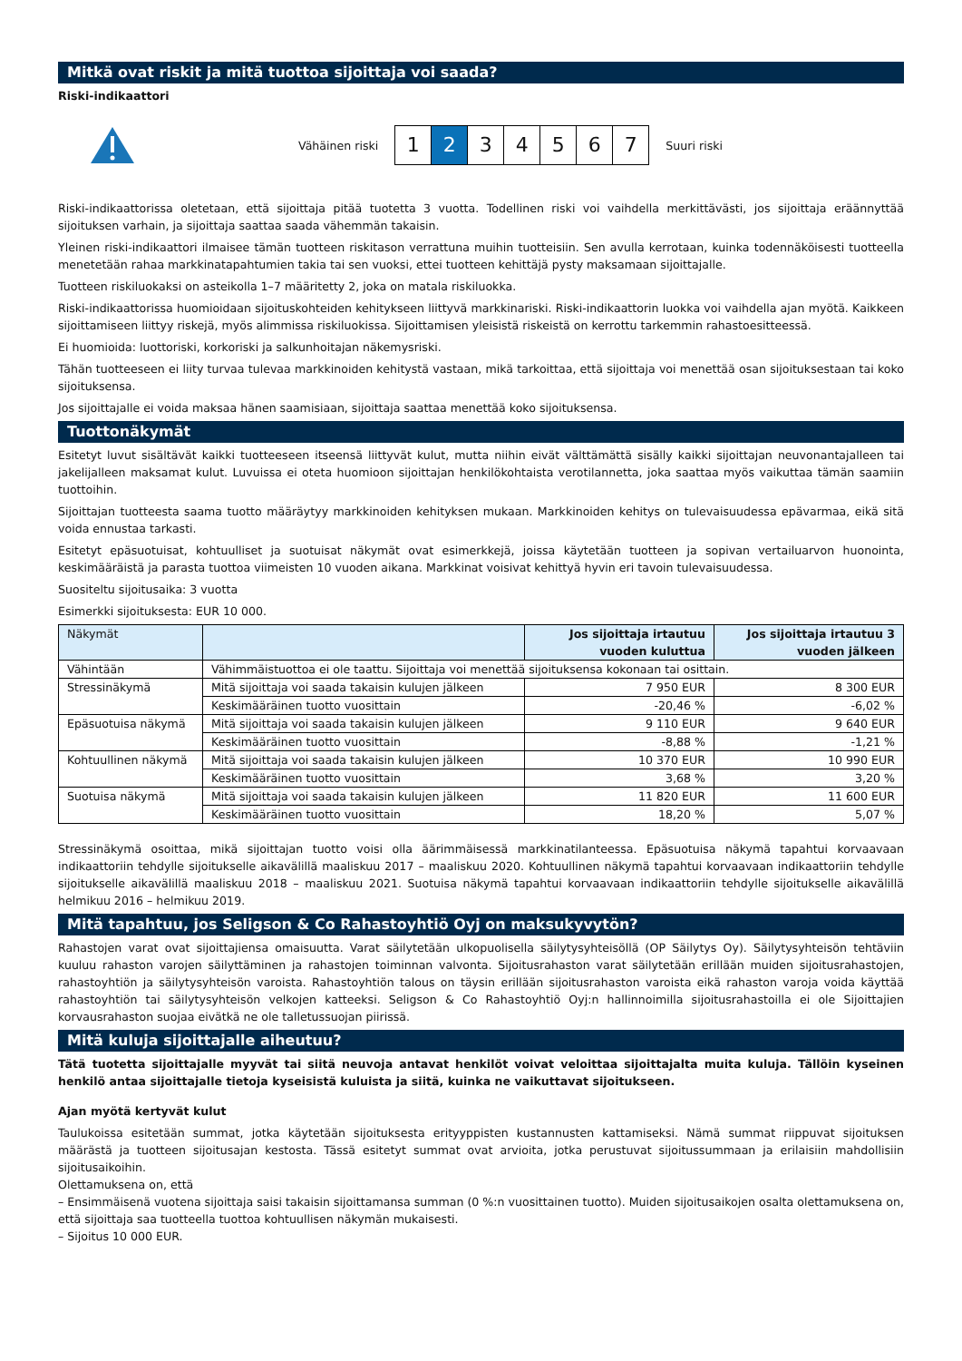Mitkä ovat riskit ja mitä tuottoa sijoittaja voi saada?
Riski-indikaattori
Vähäinen riski
1 2 3 4 5 6 7
Suuri riski
Riski-indikaattorissa oletetaan, että sijoittaja pitää tuotetta 3 vuotta. Todellinen riski voi vaihdella merkittävästi, jos sijoittaja eräännyttää sijoituksen varhain, ja sijoittaja saattaa saada vähemmän takaisin.
Yleinen riski-indikaattori ilmaisee tämän tuotteen riskitason verrattuna muihin tuotteisiin. Sen avulla kerrotaan, kuinka todennäköisesti tuotteella menetetään rahaa markkinatapahtumien takia tai sen vuoksi, ettei tuotteen kehittäjä pysty maksamaan sijoittajalle.
Tuotteen riskiluokaksi on asteikolla 1–7 määritetty 2, joka on matala riskiluokka.
Riski-indikaattorissa huomioidaan sijoituskohteiden kehitykseen liittyvä markkinariski. Riski-indikaattorin luokka voi vaihdella ajan myötä. Kaikkeen sijoittamiseen liittyy riskejä, myös alimmissa riskiluokissa. Sijoittamisen yleisistä riskeistä on kerrottu tarkemmin rahastoesitteessä.
Ei huomioida: luottoriski, korkoriski ja salkunhoitajan näkemysriski.
Tähän tuotteeseen ei liity turvaa tulevaa markkinoiden kehitystä vastaan, mikä tarkoittaa, että sijoittaja voi menettää osan sijoituksestaan tai koko sijoituksensa.
Jos sijoittajalle ei voida maksaa hänen saamisiaan, sijoittaja saattaa menettää koko sijoituksensa.
Tuottonäkymät
Esitetyt luvut sisältävät kaikki tuotteeseen itseensä liittyvät kulut, mutta niihin eivät välttämättä sisälly kaikki sijoittajan neuvonantajalleen tai jakelijalleen maksamat kulut. Luvuissa ei oteta huomioon sijoittajan henkilökohtaista verotilannetta, joka saattaa myös vaikuttaa tämän saamiin tuottoihin.
Sijoittajan tuotteesta saama tuotto määräytyy markkinoiden kehityksen mukaan. Markkinoiden kehitys on tulevaisuudessa epävarmaa, eikä sitä voida ennustaa tarkasti.
Esitetyt epäsuotuisat, kohtuulliset ja suotuisat näkymät ovat esimerkkejä, joissa käytetään tuotteen ja sopivan vertailuarvon huonointa, keskimääräistä ja parasta tuottoa viimeisten 10 vuoden aikana. Markkinat voisivat kehittyä hyvin eri tavoin tulevaisuudessa.
Suositeltu sijoitusaika: 3 vuotta
Esimerkki sijoituksesta: EUR 10 000.
| Näkymät | | Jos sijoittaja irtautuu vuoden kuluttua | Jos sijoittaja irtautuu 3 vuoden jälkeen |
| --- | --- | --- | --- |
| Vähintään | Vähimmäistuottoa ei ole taattu. Sijoittaja voi menettää sijoituksensa kokonaan tai osittain. | | |
| Stressinäkymä | Mitä sijoittaja voi saada takaisin kulujen jälkeen | 7 950 EUR | 8 300 EUR |
| | Keskimääräinen tuotto vuosittain | -20,46 % | -6,02 % |
| Epäsuotuisa näkymä | Mitä sijoittaja voi saada takaisin kulujen jälkeen | 9 110 EUR | 9 640 EUR |
| | Keskimääräinen tuotto vuosittain | -8,88 % | -1,21 % |
| Kohtuullinen näkymä | Mitä sijoittaja voi saada takaisin kulujen jälkeen | 10 370 EUR | 10 990 EUR |
| | Keskimääräinen tuotto vuosittain | 3,68 % | 3,20 % |
| Suotuisa näkymä | Mitä sijoittaja voi saada takaisin kulujen jälkeen | 11 820 EUR | 11 600 EUR |
| | Keskimääräinen tuotto vuosittain | 18,20 % | 5,07 % |
Stressinäkymä osoittaa, mikä sijoittajan tuotto voisi olla äärimmäisessä markkinatilanteessa. Epäsuotuisa näkymä tapahtui korvaavaan indikaattoriin tehdylle sijoitukselle aikavälillä maaliskuu 2017 – maaliskuu 2020. Kohtuullinen näkymä tapahtui korvaavaan indikaattoriin tehdylle sijoitukselle aikavälillä maaliskuu 2018 – maaliskuu 2021. Suotuisa näkymä tapahtui korvaavaan indikaattoriin tehdylle sijoitukselle aikavälillä helmikuu 2016 – helmikuu 2019.
Mitä tapahtuu, jos Seligson & Co Rahastoyhtiö Oyj on maksukyvytön?
Rahastojen varat ovat sijoittajiensa omaisuutta. Varat säilytetään ulkopuolisella säilytysyhteisöllä (OP Säilytys Oy). Säilytysyhteisön tehtäviin kuuluu rahaston varojen säilyttäminen ja rahastojen toiminnan valvonta. Sijoitusrahaston varat säilytetään erillään muiden sijoitusrahastojen, rahastoyhtiön ja säilytysyhteisön varoista. Rahastoyhtiön talous on täysin erillään sijoitusrahaston varoista eikä rahaston varoja voida käyttää rahastoyhtiön tai säilytysyhteisön velkojen katteeksi. Seligson & Co Rahastoyhtiö Oyj:n hallinnoimilla sijoitusrahastoilla ei ole Sijoittajien korvausrahaston suojaa eivätkä ne ole talletussuojan piirissä.
Mitä kuluja sijoittajalle aiheutuu?
Tätä tuotetta sijoittajalle myyvät tai siitä neuvoja antavat henkilöt voivat veloittaa sijoittajalta muita kuluja. Tällöin kyseinen henkilö antaa sijoittajalle tietoja kyseisistä kuluista ja siitä, kuinka ne vaikuttavat sijoitukseen.
Ajan myötä kertyvät kulut
Taulukoissa esitetään summat, jotka käytetään sijoituksesta erityyppisten kustannusten kattamiseksi. Nämä summat riippuvat sijoituksen määrästä ja tuotteen sijoitusajan kestosta. Tässä esitetyt summat ovat arvioita, jotka perustuvat sijoitussummaan ja erilaisiin mahdollisiin sijoitusaikoihin.
Olettamuksena on, että
– Ensimmäisenä vuotena sijoittaja saisi takaisin sijoittamansa summan (0 %:n vuosittainen tuotto). Muiden sijoitusaikojen osalta olettamuksena on, että sijoittaja saa tuotteella tuottoa kohtuullisen näkymän mukaisesti.
– Sijoitus 10 000 EUR.